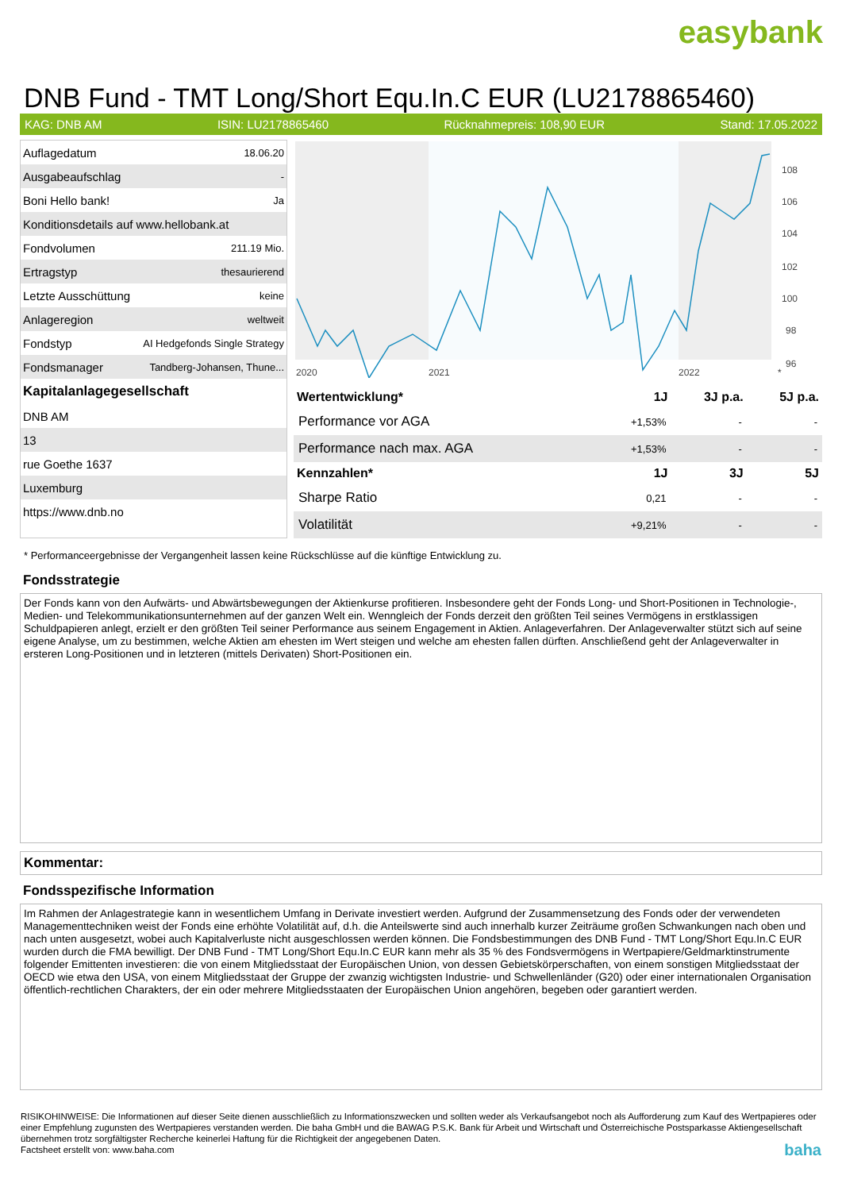easybank
DNB Fund - TMT Long/Short Equ.In.C EUR (LU2178865460)
KAG: DNB AM ISIN: LU2178865460 Rücknahmepreis: 108,90 EUR Stand: 17.05.2022
| Auflagedatum | 18.06.20 |
| Ausgabeaufschlag | - |
| Boni Hello bank! | Ja |
| Konditionsdetails auf www.hellobank.at | |
| Fondvolumen | 211.19 Mio. |
| Ertragstyp | thesaurierend |
| Letzte Ausschüttung | keine |
| Anlageregion | weltweit |
| Fondstyp | AI Hedgefonds Single Strategy |
| Fondsmanager | Tandberg-Johansen, Thune... |
| Kapitalanlagegesellschaft | |
| DNB AM | |
| 13 | |
| rue Goethe 1637 | |
| Luxemburg | |
| https://www.dnb.no | |
108
106
104
102
100
98
96
2020
2021
2022
*
| Wertentwicklung* | 1J | 3J p.a. | 5J p.a. |
| --- | --- | --- | --- |
| Performance vor AGA | +1,53% | - | - |
| Performance nach max. AGA | +1,53% | - | - |
| Kennzahlen* | 1J | 3J | 5J |
| Sharpe Ratio | 0,21 | - | - |
| Volatilität | +9,21% | - | - |
* Performanceergebnisse der Vergangenheit lassen keine Rückschlüsse auf die künftige Entwicklung zu.
Fondsstrategie
Der Fonds kann von den Aufwärts- und Abwärtsbewegungen der Aktienkurse profitieren. Insbesondere geht der Fonds Long- und Short-Positionen in Technologie-, Medien- und Telekommunikationsunternehmen auf der ganzen Welt ein. Wenngleich der Fonds derzeit den größten Teil seines Vermögens in erstklassigen Schuldpapieren anlegt, erzielt er den größten Teil seiner Performance aus seinem Engagement in Aktien. Anlageverfahren. Der Anlageverwalter stützt sich auf seine eigene Analyse, um zu bestimmen, welche Aktien am ehesten im Wert steigen und welche am ehesten fallen dürften. Anschließend geht der Anlageverwalter in ersteren Long-Positionen und in letzteren (mittels Derivaten) Short-Positionen ein.
Kommentar:
Fondsspezifische Information
Im Rahmen der Anlagestrategie kann in wesentlichem Umfang in Derivate investiert werden. Aufgrund der Zusammensetzung des Fonds oder der verwendeten Managementtechniken weist der Fonds eine erhöhte Volatilität auf, d.h. die Anteilswerte sind auch innerhalb kurzer Zeiträume großen Schwankungen nach oben und nach unten ausgesetzt, wobei auch Kapitalverluste nicht ausgeschlossen werden können. Die Fondsbestimmungen des DNB Fund - TMT Long/Short Equ.In.C EUR wurden durch die FMA bewilligt. Der DNB Fund - TMT Long/Short Equ.In.C EUR kann mehr als 35 % des Fondsvermögens in Wertpapiere/Geldmarktinstrumente folgender Emittenten investieren: die von einem Mitgliedsstaat der Europäischen Union, von dessen Gebietskörperschaften, von einem sonstigen Mitgliedsstaat der OECD wie etwa den USA, von einem Mitgliedsstaat der Gruppe der zwanzig wichtigsten Industrie- und Schwellenländer (G20) oder einer internationalen Organisation öffentlich-rechtlichen Charakters, der ein oder mehrere Mitgliedsstaaten der Europäischen Union angehören, begeben oder garantiert werden.
RISIKOHINWEISE: Die Informationen auf dieser Seite dienen ausschließlich zu Informationszwecken und sollten weder als Verkaufsangebot noch als Aufforderung zum Kauf des Wertpapieres oder einer Empfehlung zugunsten des Wertpapieres verstanden werden. Die baha GmbH und die BAWAG P.S.K. Bank für Arbeit und Wirtschaft und Österreichische Postsparkasse Aktiengesellschaft übernehmen trotz sorgfältigster Recherche keinerlei Haftung für die Richtigkeit der angegebenen Daten.
Factsheet erstellt von: www.baha.com baha